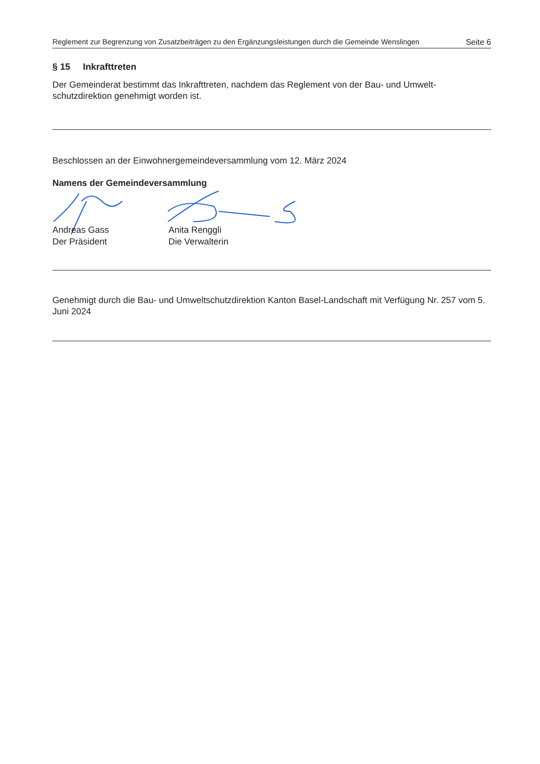Reglement zur Begrenzung von Zusatzbeiträgen zu den Ergänzungsleistungen durch die Gemeinde Wenslingen Seite 6
§ 15 Inkrafttreten
Der Gemeinderat bestimmt das Inkrafttreten, nachdem das Reglement von der Bau- und Umwelt-schutzdirektion genehmigt worden ist.
Beschlossen an der Einwohnergemeindeversammlung vom 12. März 2024
Namens der Gemeindeversammlung
Andreas Gass
Der Präsident
Anita Renggli
Die Verwalterin
Genehmigt durch die Bau- und Umweltschutzdirektion Kanton Basel-Landschaft mit Verfügung Nr. 257 vom 5. Juni 2024